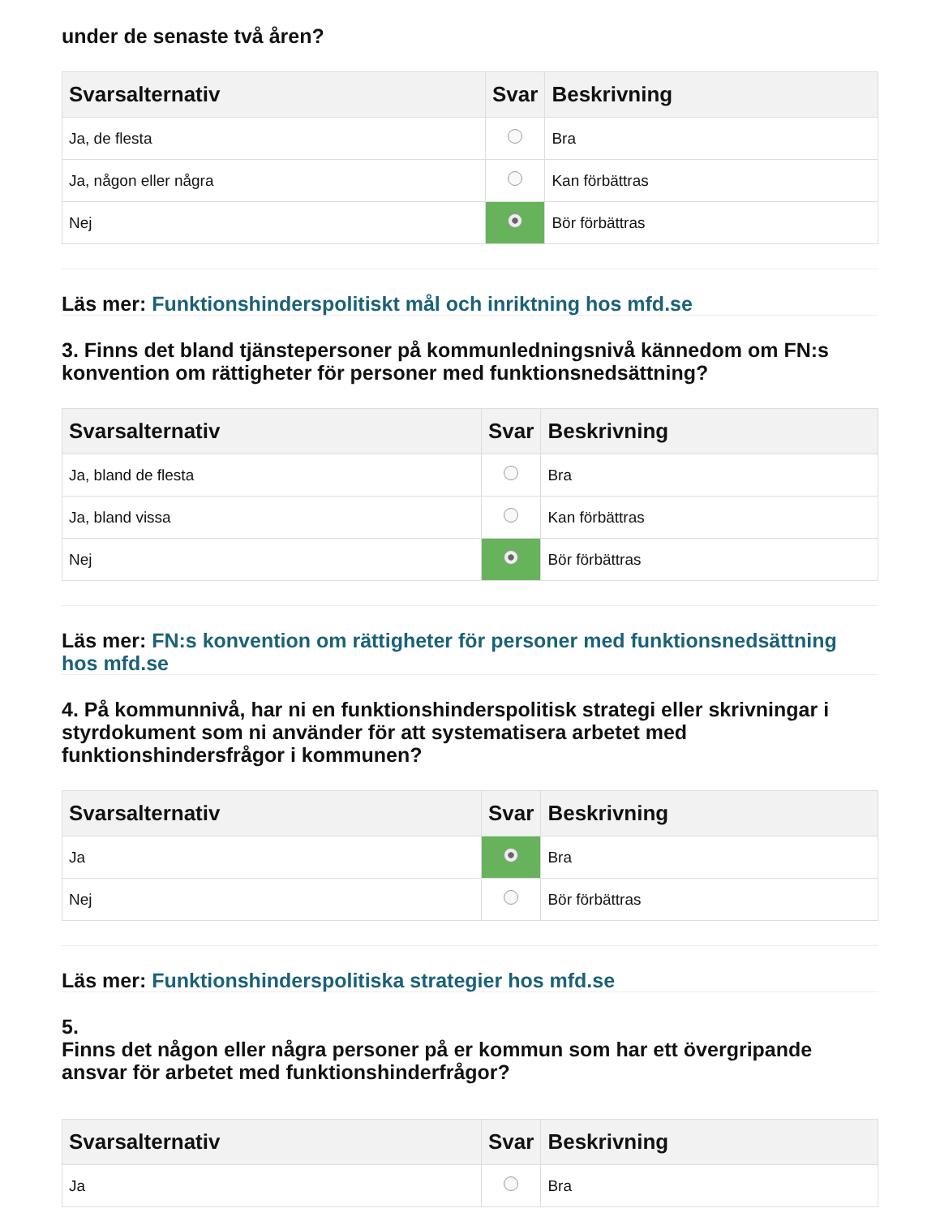under de senaste två åren?
| Svarsalternativ | Svar | Beskrivning |
| --- | --- | --- |
| Ja, de flesta | | Bra |
| Ja, någon eller några | | Kan förbättras |
| Nej | | Bör förbättras |
Läs mer: Funktionshinderspolitiskt mål och inriktning hos mfd.se
3. Finns det bland tjänstepersoner på kommunledningsnivå kännedom om FN:s konvention om rättigheter för personer med funktionsnedsättning?
| Svarsalternativ | Svar | Beskrivning |
| --- | --- | --- |
| Ja, bland de flesta | | Bra |
| Ja, bland vissa | | Kan förbättras |
| Nej | | Bör förbättras |
Läs mer: FN:s konvention om rättigheter för personer med funktionsnedsättning hos mfd.se
4. På kommunnivå, har ni en funktionshinderspolitisk strategi eller skrivningar i styrdokument som ni använder för att systematisera arbetet med funktionshindersfrågor i kommunen?
| Svarsalternativ | Svar | Beskrivning |
| --- | --- | --- |
| Ja | | Bra |
| Nej | | Bör förbättras |
Läs mer: Funktionshinderspolitiska strategier hos mfd.se
5.
Finns det någon eller några personer på er kommun som har ett övergripande ansvar för arbetet med funktionshinderfrågor?
| Svarsalternativ | Svar | Beskrivning |
| --- | --- | --- |
| Ja | | Bra |